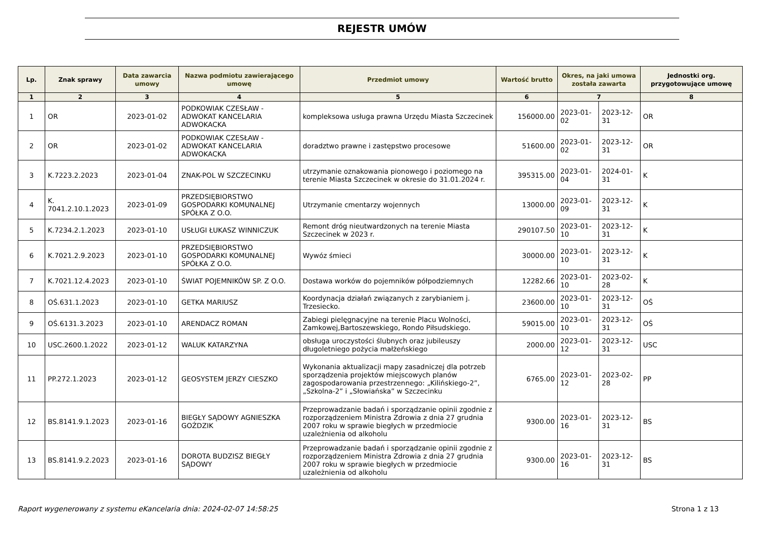REJESTR UMÓW
| Lp. | Znak sprawy | Data zawarcia umowy | Nazwa podmiotu zawierającego umowę | Przedmiot umowy | Wartość brutto | Okres, na jaki umowa została zawarta | | Jednostki org. przygotowujące umowę |
| --- | --- | --- | --- | --- | --- | --- | --- | --- |
| 1 | 2 | 3 | 4 | 5 | 6 | 7 | | 8 |
| 1 | OR | 2023-01-02 | PODKOWIAK CZESŁAW - ADWOKAT KANCELARIA ADWOKACKA | kompleksowa usługa prawna Urzędu Miasta Szczecinek | 156000.00 | 2023-01-02 | 2023-12-31 | OR |
| 2 | OR | 2023-01-02 | PODKOWIAK CZESŁAW - ADWOKAT KANCELARIA ADWOKACKA | doradztwo prawne i zastępstwo procesowe | 51600.00 | 2023-01-02 | 2023-12-31 | OR |
| 3 | K.7223.2.2023 | 2023-01-04 | ZNAK-POL W SZCZECINKU | utrzymanie oznakowania pionowego i poziomego na terenie Miasta Szczecinek w okresie do 31.01.2024 r. | 395315.00 | 2023-01-04 | 2024-01-31 | K |
| 4 | K. 7041.2.10.1.2023 | 2023-01-09 | PRZEDSIĘBIORSTWO GOSPODARKI KOMUNALNEJ SPÓŁKA Z O.O. | Utrzymanie cmentarzy wojennych | 13000.00 | 2023-01-09 | 2023-12-31 | K |
| 5 | K.7234.2.1.2023 | 2023-01-10 | USŁUGI ŁUKASZ WINNICZUK | Remont dróg nieutwardzonych na terenie Miasta Szczecinek w 2023 r. | 290107.50 | 2023-01-10 | 2023-12-31 | K |
| 6 | K.7021.2.9.2023 | 2023-01-10 | PRZEDSIĘBIORSTWO GOSPODARKI KOMUNALNEJ SPÓŁKA Z O.O. | Wywóz śmieci | 30000.00 | 2023-01-10 | 2023-12-31 | K |
| 7 | K.7021.12.4.2023 | 2023-01-10 | ŚWIAT POJEMNIKÓW SP. Z O.O. | Dostawa worków do pojemników półpodziemnych | 12282.66 | 2023-01-10 | 2023-02-28 | K |
| 8 | OŚ.631.1.2023 | 2023-01-10 | GETKA MARIUSZ | Koordynacja działań związanych z zarybianiem j. Trzesiecko. | 23600.00 | 2023-01-10 | 2023-12-31 | OŚ |
| 9 | OŚ.6131.3.2023 | 2023-01-10 | ARENDACZ ROMAN | Zabiegi pielęgnacyjne na terenie Placu Wolności, Zamkowej,Bartoszewskiego, Rondo Piłsudskiego. | 59015.00 | 2023-01-10 | 2023-12-31 | OŚ |
| 10 | USC.2600.1.2022 | 2023-01-12 | WALUK KATARZYNA | obsługa uroczystości ślubnych oraz jubileuszy długoletniego pożycia małżeńskiego | 2000.00 | 2023-01-12 | 2023-12-31 | USC |
| 11 | PP.272.1.2023 | 2023-01-12 | GEOSYSTEM JERZY CIESZKO | Wykonania aktualizacji mapy zasadniczej dla potrzeb sporządzenia projektów miejscowych planów zagospodarowania przestrzennego: „Kilińskiego-2”, „Szkolna-2” i „Słowiańska” w Szczecinku | 6765.00 | 2023-01-12 | 2023-02-28 | PP |
| 12 | BS.8141.9.1.2023 | 2023-01-16 | BIEGŁY SĄDOWY AGNIESZKA GOŹDZIK | Przeprowadzanie badań i sporządzanie opinii zgodnie z rozporządzeniem Ministra Zdrowia z dnia 27 grudnia 2007 roku w sprawie biegłych w przedmiocie uzależnienia od alkoholu | 9300.00 | 2023-01-16 | 2023-12-31 | BS |
| 13 | BS.8141.9.2.2023 | 2023-01-16 | DOROTA BUDZISZ BIEGŁY SĄDOWY | Przeprowadzanie badań i sporządzanie opinii zgodnie z rozporządzeniem Ministra Zdrowia z dnia 27 grudnia 2007 roku w sprawie biegłych w przedmiocie uzależnienia od alkoholu | 9300.00 | 2023-01-16 | 2023-12-31 | BS |
Raport wygenerowany z systemu eKancelaria dnia: 2024-02-07 14:58:25 Strona 1 z 13